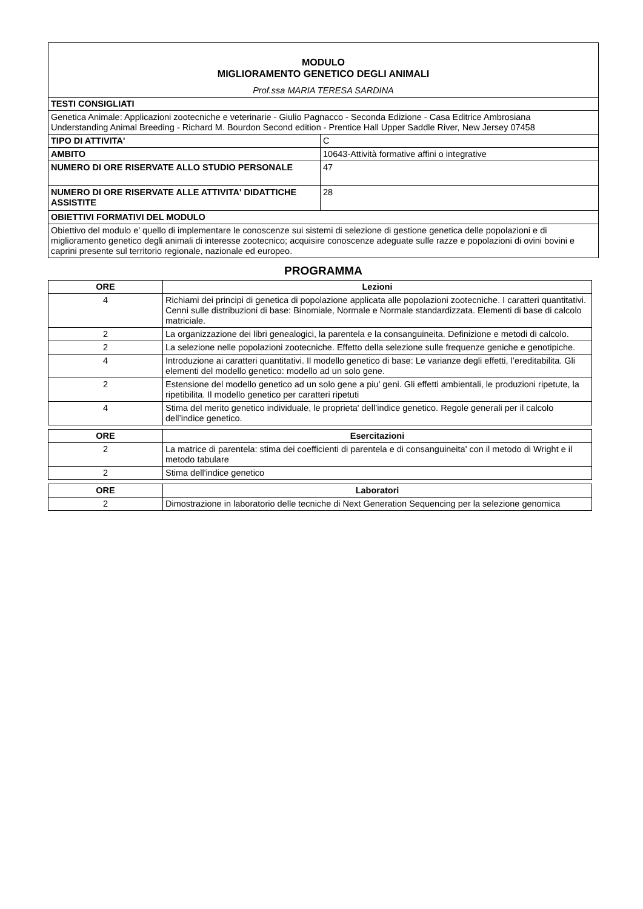| MODULO MIGLIORAMENTO GENETICO DEGLI ANIMALI Prof.ssa MARIA TERESA SARDINA | |
| TESTI CONSIGLIATI | |
| Genetica Animale: Applicazioni zootecniche e veterinarie - Giulio Pagnacco - Seconda Edizione - Casa Editrice Ambrosiana Understanding Animal Breeding - Richard M. Bourdon Second edition - Prentice Hall Upper Saddle River, New Jersey 07458 | |
| TIPO DI ATTIVITA' | C |
| AMBITO | 10643-Attività formative affini o integrative |
| NUMERO DI ORE RISERVATE ALLO STUDIO PERSONALE | 47 |
| NUMERO DI ORE RISERVATE ALLE ATTIVITA' DIDATTICHE ASSISTITE | 28 |
| OBIETTIVI FORMATIVI DEL MODULO | |
| Obiettivo del modulo e' quello di implementare le conoscenze sui sistemi di selezione di gestione genetica delle popolazioni e di miglioramento genetico degli animali di interesse zootecnico; acquisire conoscenze adeguate sulle razze e popolazioni di ovini bovini e caprini presente sul territorio regionale, nazionale ed europeo. | |
PROGRAMMA
| ORE | Lezioni |
| --- | --- |
| 4 | Richiami dei principi di genetica di popolazione applicata alle popolazioni zootecniche. I caratteri quantitativi. Cenni sulle distribuzioni di base: Binomiale, Normale e Normale standardizzata. Elementi di base di calcolo matriciale. |
| 2 | La organizzazione dei libri genealogici, la parentela e la consanguineita. Definizione e metodi di calcolo. |
| 2 | La selezione nelle popolazioni zootecniche. Effetto della selezione sulle frequenze geniche e genotipiche. |
| 4 | Introduzione ai caratteri quantitativi. Il modello genetico di base: Le varianze degli effetti, l’ereditabilita. Gli elementi del modello genetico: modello ad un solo gene. |
| 2 | Estensione del modello genetico ad un solo gene a piu' geni. Gli effetti ambientali, le produzioni ripetute, la ripetibilita. Il modello genetico per caratteri ripetuti |
| 4 | Stima del merito genetico individuale, le proprieta' dell’indice genetico. Regole generali per il calcolo dell’indice genetico. |
| ORE | Esercitazioni |
| --- | --- |
| 2 | La matrice di parentela: stima dei coefficienti di parentela e di consanguineita' con il metodo di Wright e il metodo tabulare |
| 2 | Stima dell'indice genetico |
| ORE | Laboratori |
| --- | --- |
| 2 | Dimostrazione in laboratorio delle tecniche di Next Generation Sequencing per la selezione genomica |